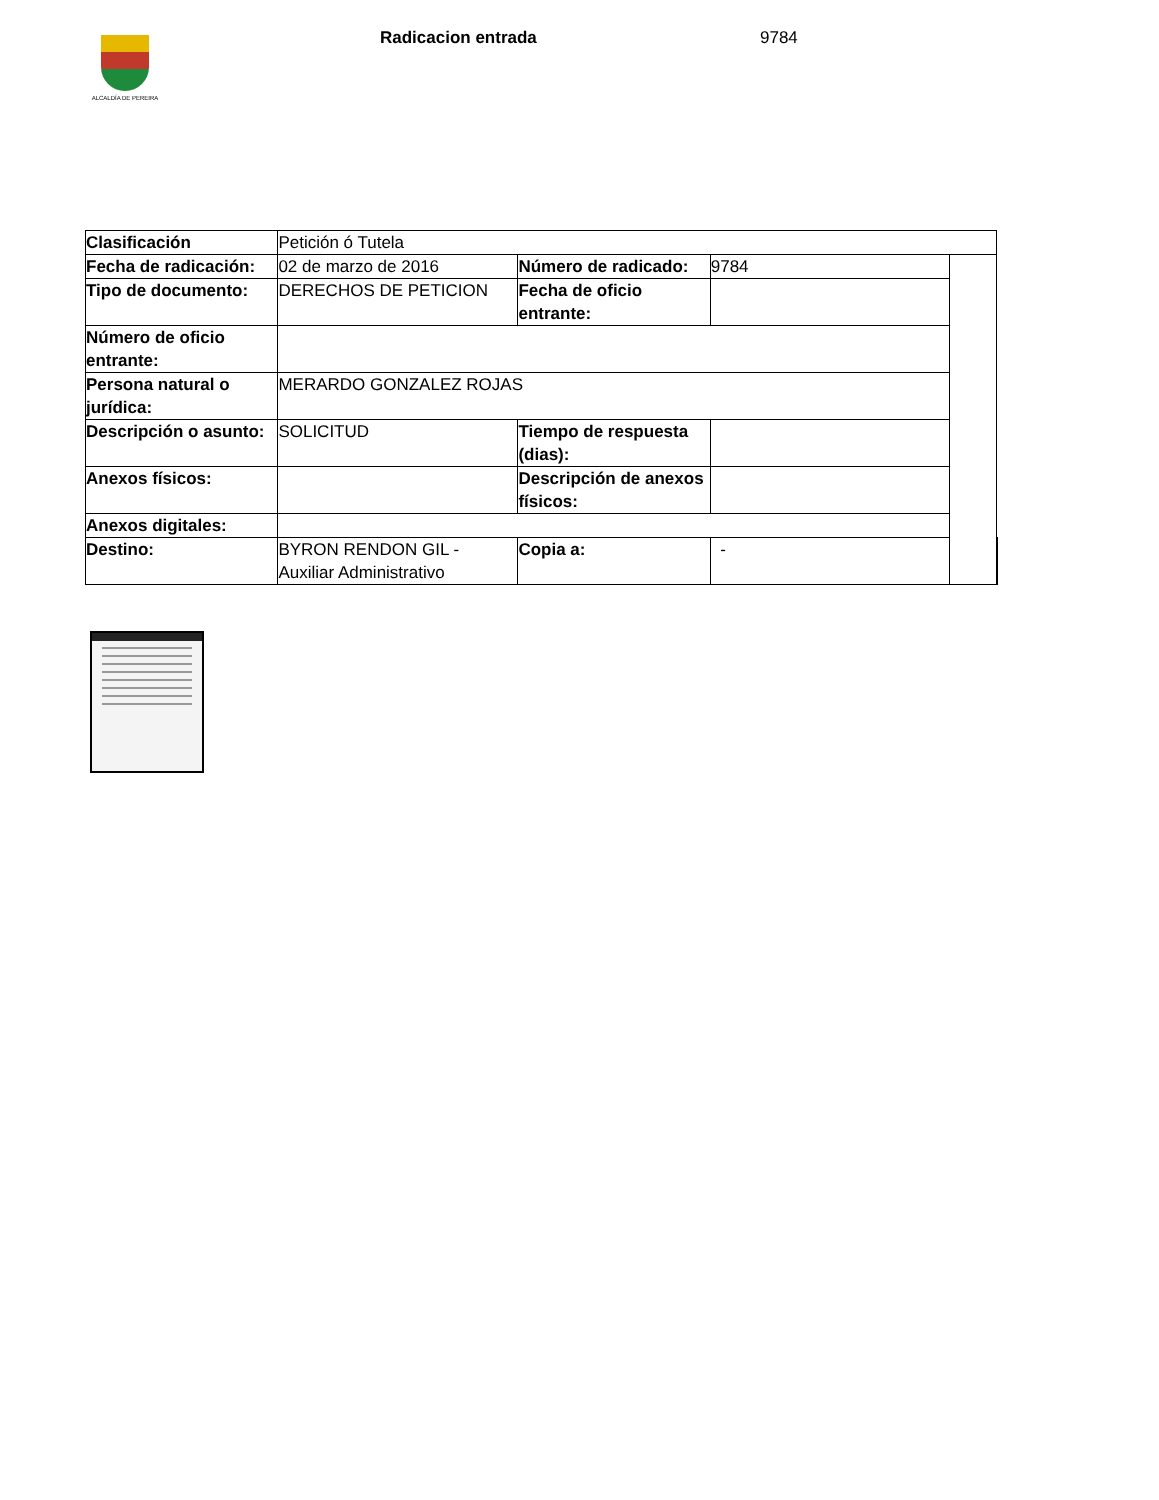ALCALDÍA DE PEREIRA
Radicacion entrada 9784
| Clasificación | Petición ó Tutela | | | | |
| Fecha de radicación: | 02 de marzo de 2016 | Número de radicado: | 9784 | | |
| Tipo de documento: | DERECHOS DE PETICION | Fecha de oficio entrante: | | | |
| Número de oficio entrante: | | | | | |
| Persona natural o jurídica: | MERARDO GONZALEZ ROJAS | | | | |
| Descripción o asunto: | SOLICITUD | Tiempo de respuesta (dias): | | | |
| Anexos físicos: | | Descripción de anexos físicos: | | | |
| Anexos digitales: | | | | | |
| Destino: | BYRON RENDON GIL - Auxiliar Administrativo | Copia a: | - | | |